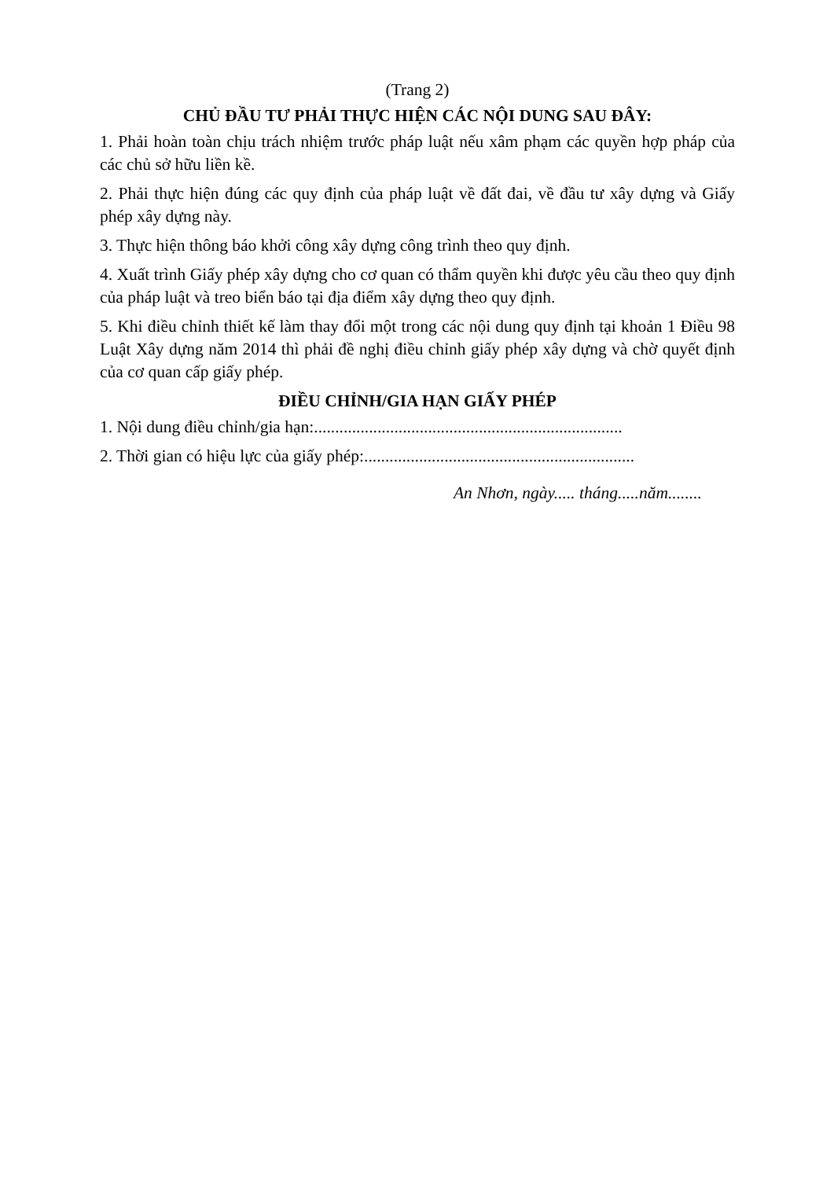(Trang 2)
CHỦ ĐẦU TƯ PHẢI THỰC HIỆN CÁC NỘI DUNG SAU ĐÂY:
1. Phải hoàn toàn chịu trách nhiệm trước pháp luật nếu xâm phạm các quyền hợp pháp của các chủ sở hữu liền kề.
2. Phải thực hiện đúng các quy định của pháp luật về đất đai, về đầu tư xây dựng và Giấy phép xây dựng này.
3. Thực hiện thông báo khởi công xây dựng công trình theo quy định.
4. Xuất trình Giấy phép xây dựng cho cơ quan có thẩm quyền khi được yêu cầu theo quy định của pháp luật và treo biển báo tại địa điểm xây dựng theo quy định.
5. Khi điều chỉnh thiết kế làm thay đổi một trong các nội dung quy định tại khoản 1 Điều 98 Luật Xây dựng năm 2014 thì phải đề nghị điều chỉnh giấy phép xây dựng và chờ quyết định của cơ quan cấp giấy phép.
ĐIỀU CHỈNH/GIA HẠN GIẤY PHÉP
1. Nội dung điều chỉnh/gia hạn:.........................................................................
2. Thời gian có hiệu lực của giấy phép:................................................................
An Nhơn, ngày..... tháng.....năm........